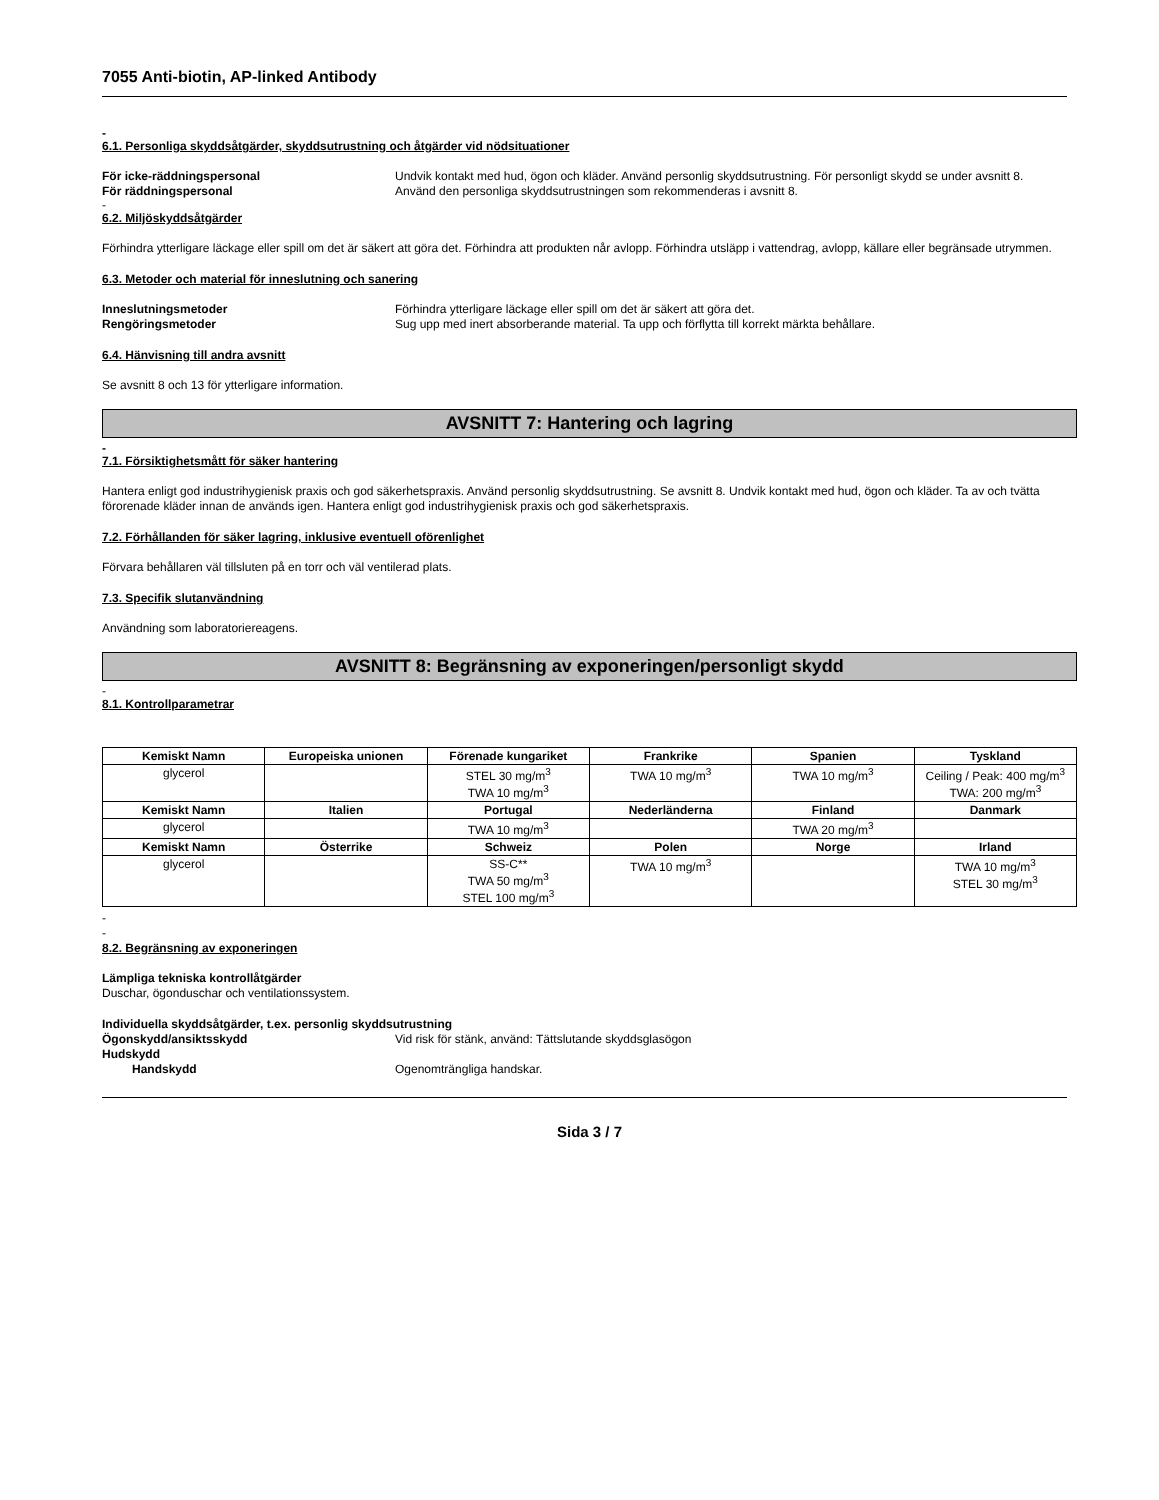7055 Anti-biotin, AP-linked Antibody
-
6.1. Personliga skyddsåtgärder, skyddsutrustning och åtgärder vid nödsituationer
För icke-räddningspersonal Undvik kontakt med hud, ögon och kläder. Använd personlig skyddsutrustning. För personligt skydd se under avsnitt 8.
För räddningspersonal Använd den personliga skyddsutrustningen som rekommenderas i avsnitt 8.
-
6.2. Miljöskyddsåtgärder
Förhindra ytterligare läckage eller spill om det är säkert att göra det. Förhindra att produkten når avlopp. Förhindra utsläpp i vattendrag, avlopp, källare eller begränsade utrymmen.
6.3. Metoder och material för inneslutning och sanering
Inneslutningsmetoder Förhindra ytterligare läckage eller spill om det är säkert att göra det.
Rengöringsmetoder Sug upp med inert absorberande material. Ta upp och förflytta till korrekt märkta behållare.
6.4. Hänvisning till andra avsnitt
Se avsnitt 8 och 13 för ytterligare information.
AVSNITT 7: Hantering och lagring
-
7.1. Försiktighetsmått för säker hantering
Hantera enligt god industrihygienisk praxis och god säkerhetspraxis. Använd personlig skyddsutrustning. Se avsnitt 8. Undvik kontakt med hud, ögon och kläder. Ta av och tvätta förorenade kläder innan de används igen. Hantera enligt god industrihygienisk praxis och god säkerhetspraxis.
7.2. Förhållanden för säker lagring, inklusive eventuell oförenlighet
Förvara behållaren väl tillsluten på en torr och väl ventilerad plats.
7.3. Specifik slutanvändning
Användning som laboratoriereagens.
AVSNITT 8: Begränsning av exponeringen/personligt skydd
-
8.1. Kontrollparametrar
| Kemiskt Namn | Europeiska unionen | Förenade kungariket | Frankrike | Spanien | Tyskland |
| --- | --- | --- | --- | --- | --- |
| glycerol | | STEL 30 mg/m<sup>3</sup> TWA 10 mg/m<sup>3</sup> | TWA 10 mg/m<sup>3</sup> | TWA 10 mg/m<sup>3</sup> | Ceiling / Peak: 400 mg/m<sup>3</sup> TWA: 200 mg/m<sup>3</sup> |
| Kemiskt Namn | Italien | Portugal | Nederländerna | Finland | Danmark |
| glycerol | | TWA 10 mg/m<sup>3</sup> | | TWA 20 mg/m<sup>3</sup> | |
| Kemiskt Namn | Österrike | Schweiz | Polen | Norge | Irland |
| glycerol | | SS-C** TWA 50 mg/m<sup>3</sup> STEL 100 mg/m<sup>3</sup> | TWA 10 mg/m<sup>3</sup> | | TWA 10 mg/m<sup>3</sup> STEL 30 mg/m<sup>3</sup> |
-
-
8.2. Begränsning av exponeringen
Lämpliga tekniska kontrollåtgärder
Duschar, ögonduschar och ventilationssystem.
Individuella skyddsåtgärder, t.ex. personlig skyddsutrustning
Ögonskydd/ansiktsskydd Vid risk för stänk, använd: Tättslutande skyddsglasögon
Hudskydd
Handskydd Ogenomträngliga handskar.
Sida 3 / 7